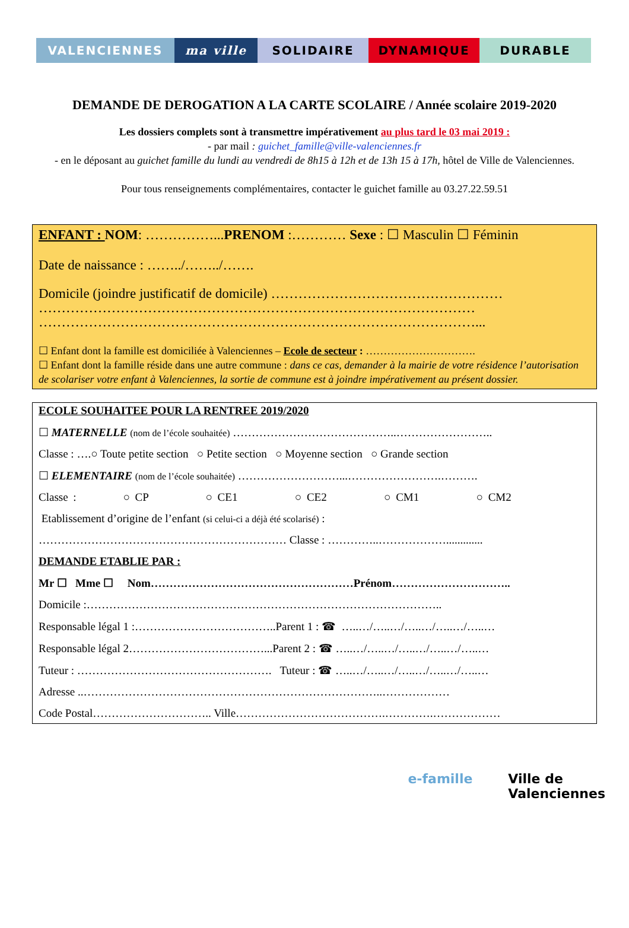VALENCIENNES ma ville SOLIDAIRE DYNAMIQUE DURABLE
DEMANDE DE DEROGATION A LA CARTE SCOLAIRE / Année scolaire 2019-2020
Les dossiers complets sont à transmettre impérativement au plus tard le 03 mai 2019 :
- par mail : guichet_famille@ville-valenciennes.fr
- en le déposant au guichet famille du lundi au vendredi de 8h15 à 12h et de 13h 15 à 17h, hôtel de Ville de Valenciennes.
Pour tous renseignements complémentaires, contacter le guichet famille au 03.27.22.59.51
ENFANT : NOM: ……………...PRENOM :………… Sexe : ☐ Masculin ☐ Féminin
Date de naissance : ……../……../…….
Domicile (joindre justificatif de domicile) ……………………………………………
……………………………………………………………………………………
……………………………………………………………………………………...
☐ Enfant dont la famille est domiciliée à Valenciennes – Ecole de secteur : ………………………….
☐ Enfant dont la famille réside dans une autre commune : dans ce cas, demander à la mairie de votre résidence l’autorisation de scolariser votre enfant à Valenciennes, la sortie de commune est à joindre impérativement au présent dossier.
ECOLE SOUHAITEE POUR LA RENTREE 2019/2020
☐ MATERNELLE (nom de l’école souhaitée) ……………………………………..……………………..
Classe : ….○ Toute petite section ○ Petite section ○ Moyenne section ○ Grande section
☐ ELEMENTAIRE (nom de l’école souhaitée) ………………………...…………………….……….
Classe : ○ CP ○ CE1 ○ CE2 ○ CM1 ○ CM2
Etablissement d’origine de l’enfant (si celui-ci a déjà été scolarisé) :
………………………………………………………… Classe : …………..……………….............
DEMANDE ETABLIE PAR :
Mr ☐ Mme ☐ Nom………………………………………………Prénom…………………………..
Domicile :…………………………………………………………………………………..
Responsable légal 1 :………………………………..Parent 1 : ☎ …..…/…..…/…..…/…..…/…..…
Responsable légal 2………………………………...Parent 2 : ☎ …..…/…..…/…..…/…..…/…..…
Tuteur : ……………………………………………. Tuteur : ☎ …..…/…..…/…..…/…..…/…..…
Adresse ..……………………………………………………………………..………………
Code Postal………………………….. Ville………………………………….………….………………
e-famille Ville de
Valenciennes